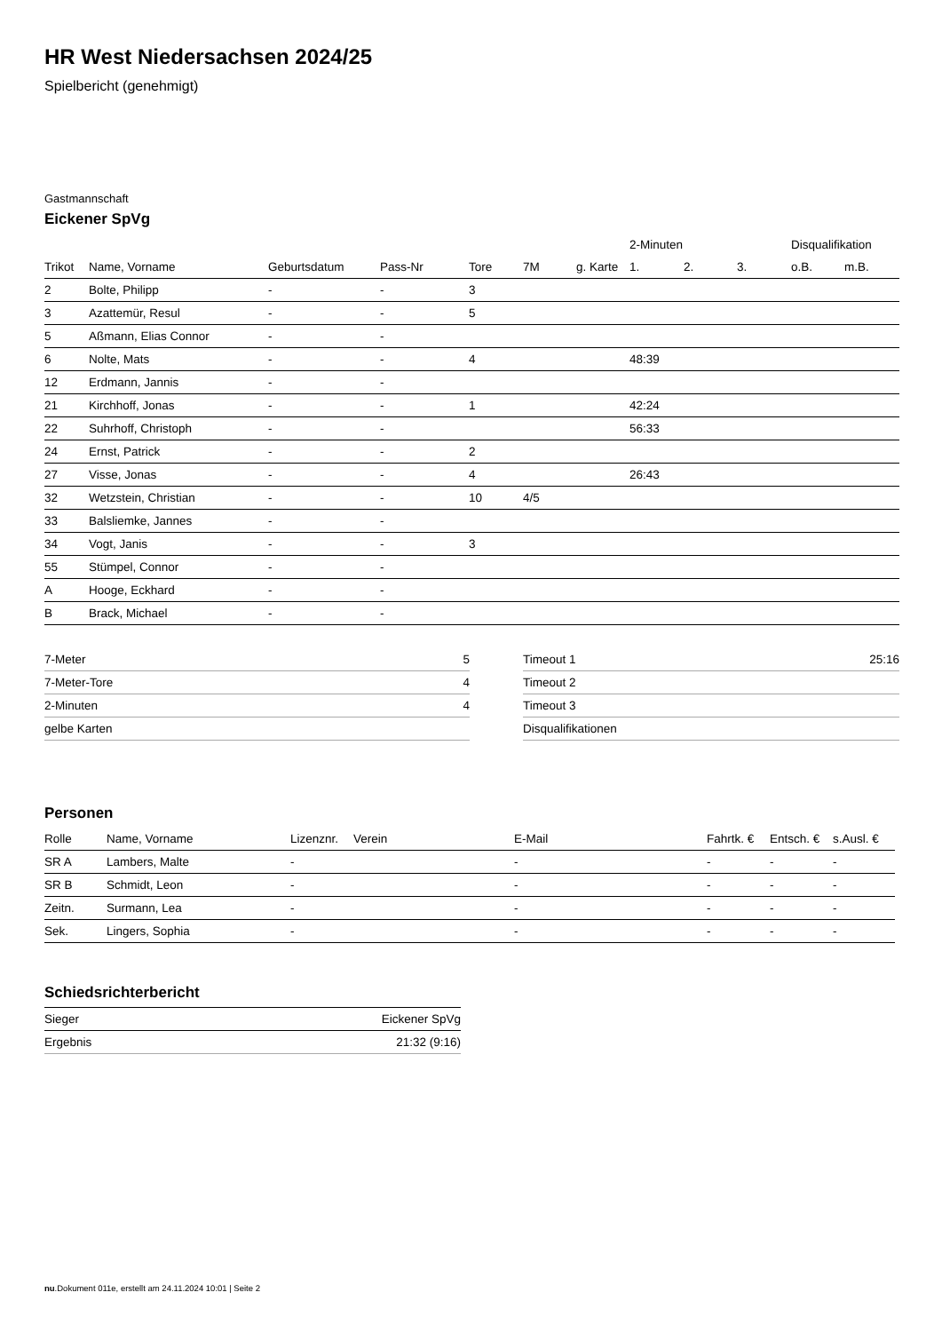HR West Niedersachsen 2024/25
Spielbericht (genehmigt)
Gastmannschaft
Eickener SpVg
| | | | | | | | 2-Minuten | | | Disqualifikation | |
| --- | --- | --- | --- | --- | --- | --- | --- | --- | --- | --- | --- |
| Trikot | Name, Vorname | Geburtsdatum | Pass-Nr | Tore | 7M | g. Karte | 1. | 2. | 3. | o.B. | m.B. |
| 2 | Bolte, Philipp | - | - | 3 | | | | | | | |
| 3 | Azattemür, Resul | - | - | 5 | | | | | | | |
| 5 | Aßmann, Elias Connor | - | - | | | | | | | | |
| 6 | Nolte, Mats | - | - | 4 | | | 48:39 | | | | |
| 12 | Erdmann, Jannis | - | - | | | | | | | | |
| 21 | Kirchhoff, Jonas | - | - | 1 | | | 42:24 | | | | |
| 22 | Suhrhoff, Christoph | - | - | | | | 56:33 | | | | |
| 24 | Ernst, Patrick | - | - | 2 | | | | | | | |
| 27 | Visse, Jonas | - | - | 4 | | | 26:43 | | | | |
| 32 | Wetzstein, Christian | - | - | 10 | 4/5 | | | | | | |
| 33 | Balsliemke, Jannes | - | - | | | | | | | | |
| 34 | Vogt, Janis | - | - | 3 | | | | | | | |
| 55 | Stümpel, Connor | - | - | | | | | | | | |
| A | Hooge, Eckhard | - | - | | | | | | | | |
| B | Brack, Michael | - | - | | | | | | | | |
| 7-Meter | 5 |
| 7-Meter-Tore | 4 |
| 2-Minuten | 4 |
| gelbe Karten | |
| Timeout 1 | 25:16 |
| Timeout 2 | |
| Timeout 3 | |
| Disqualifikationen | |
Personen
| Rolle | Name, Vorname | Lizenznr. | Verein | E-Mail | Fahrtk. € | Entsch. € | s.Ausl. € |
| --- | --- | --- | --- | --- | --- | --- | --- |
| SR A | Lambers, Malte | - | | - | - | - | - |
| SR B | Schmidt, Leon | - | | - | - | - | - |
| Zeitn. | Surmann, Lea | - | | - | - | - | - |
| Sek. | Lingers, Sophia | - | | - | - | - | - |
Schiedsrichterbericht
| Sieger | Eickener SpVg |
| Ergebnis | 21:32 (9:16) |
nu.Dokument 011e, erstellt am 24.11.2024 10:01 | Seite 2